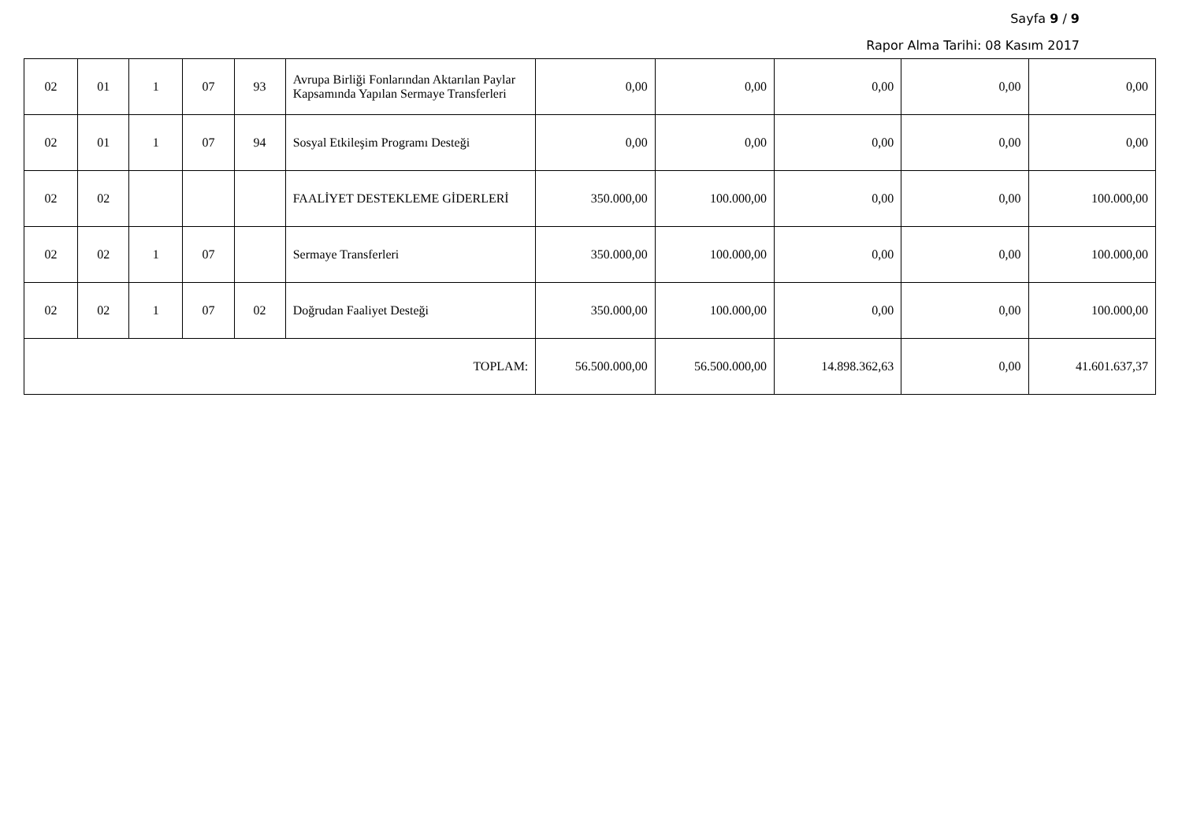Sayfa 9 / 9
Rapor Alma Tarihi: 08 Kasım 2017
| 02 | 01 | 1 | 07 | 93 | Avrupa Birliği Fonlarından Aktarılan Paylar Kapsamında Yapılan Sermaye Transferleri | 0,00 | 0,00 | 0,00 | 0,00 | 0,00 |
| 02 | 01 | 1 | 07 | 94 | Sosyal Etkileşim Programı Desteği | 0,00 | 0,00 | 0,00 | 0,00 | 0,00 |
| 02 | 02 | | | | FAALİYET DESTEKLEME GİDERLERİ | 350.000,00 | 100.000,00 | 0,00 | 0,00 | 100.000,00 |
| 02 | 02 | 1 | 07 | | Sermaye Transferleri | 350.000,00 | 100.000,00 | 0,00 | 0,00 | 100.000,00 |
| 02 | 02 | 1 | 07 | 02 | Doğrudan Faaliyet Desteği | 350.000,00 | 100.000,00 | 0,00 | 0,00 | 100.000,00 |
| TOPLAM: | | | | | | 56.500.000,00 | 56.500.000,00 | 14.898.362,63 | 0,00 | 41.601.637,37 |